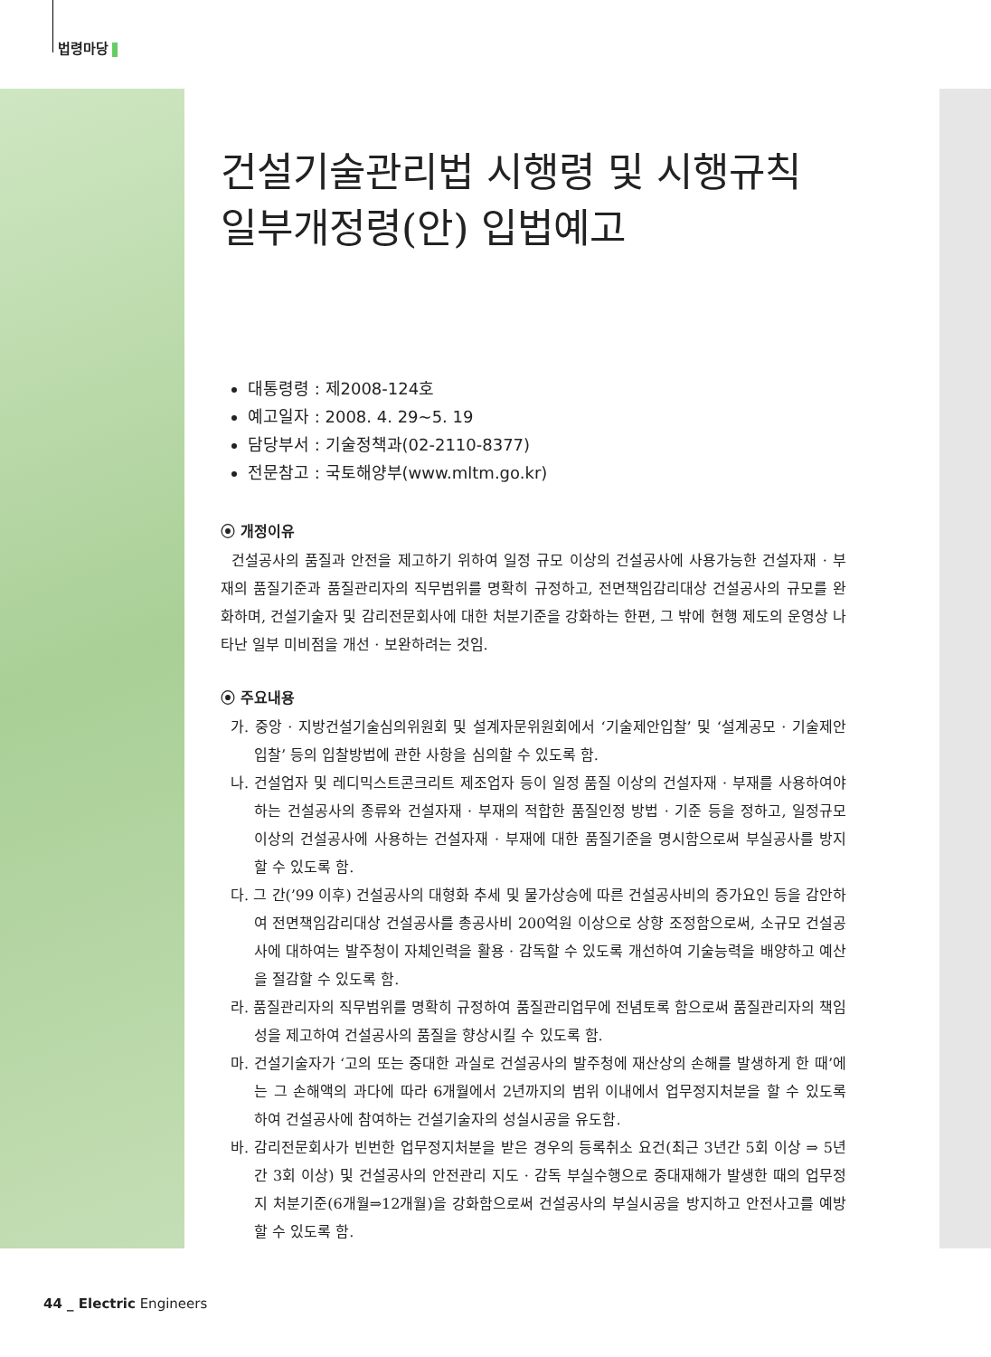법령마당
건설기술관리법 시행령 및 시행규칙
일부개정령(안) 입법예고
대통령령 : 제2008-124호
예고일자 : 2008. 4. 29~5. 19
담당부서 : 기술정책과(02-2110-8377)
전문참고 : 국토해양부(www.mltm.go.kr)
⦿ 개정이유
건설공사의 품질과 안전을 제고하기 위하여 일정 규모 이상의 건설공사에 사용가능한 건설자재 · 부재의 품질기준과 품질관리자의 직무범위를 명확히 규정하고, 전면책임감리대상 건설공사의 규모를 완화하며, 건설기술자 및 감리전문회사에 대한 처분기준을 강화하는 한편, 그 밖에 현행 제도의 운영상 나타난 일부 미비점을 개선 · 보완하려는 것임.
⦿ 주요내용
가. 중앙 · 지방건설기술심의위원회 및 설계자문위원회에서 ‘기술제안입찰’ 및 ‘설계공모 · 기술제안입찰’ 등의 입찰방법에 관한 사항을 심의할 수 있도록 함.
나. 건설업자 및 레디믹스트콘크리트 제조업자 등이 일정 품질 이상의 건설자재 · 부재를 사용하여야 하는 건설공사의 종류와 건설자재 · 부재의 적합한 품질인정 방법 · 기준 등을 정하고, 일정규모 이상의 건설공사에 사용하는 건설자재 · 부재에 대한 품질기준을 명시함으로써 부실공사를 방지할 수 있도록 함.
다. 그 간(’99 이후) 건설공사의 대형화 추세 및 물가상승에 따른 건설공사비의 증가요인 등을 감안하여 전면책임감리대상 건설공사를 총공사비 200억원 이상으로 상향 조정함으로써, 소규모 건설공사에 대하여는 발주청이 자체인력을 활용 · 감독할 수 있도록 개선하여 기술능력을 배양하고 예산을 절감할 수 있도록 함.
라. 품질관리자의 직무범위를 명확히 규정하여 품질관리업무에 전념토록 함으로써 품질관리자의 책임성을 제고하여 건설공사의 품질을 향상시킬 수 있도록 함.
마. 건설기술자가 ‘고의 또는 중대한 과실로 건설공사의 발주청에 재산상의 손해를 발생하게 한 때’에는 그 손해액의 과다에 따라 6개월에서 2년까지의 범위 이내에서 업무정지처분을 할 수 있도록 하여 건설공사에 참여하는 건설기술자의 성실시공을 유도함.
바. 감리전문회사가 빈번한 업무정지처분을 받은 경우의 등록취소 요건(최근 3년간 5회 이상 ⇒ 5년간 3회 이상) 및 건설공사의 안전관리 지도 · 감독 부실수행으로 중대재해가 발생한 때의 업무정지 처분기준(6개월⇒12개월)을 강화함으로써 건설공사의 부실시공을 방지하고 안전사고를 예방할 수 있도록 함.
44 _ Electric Engineers